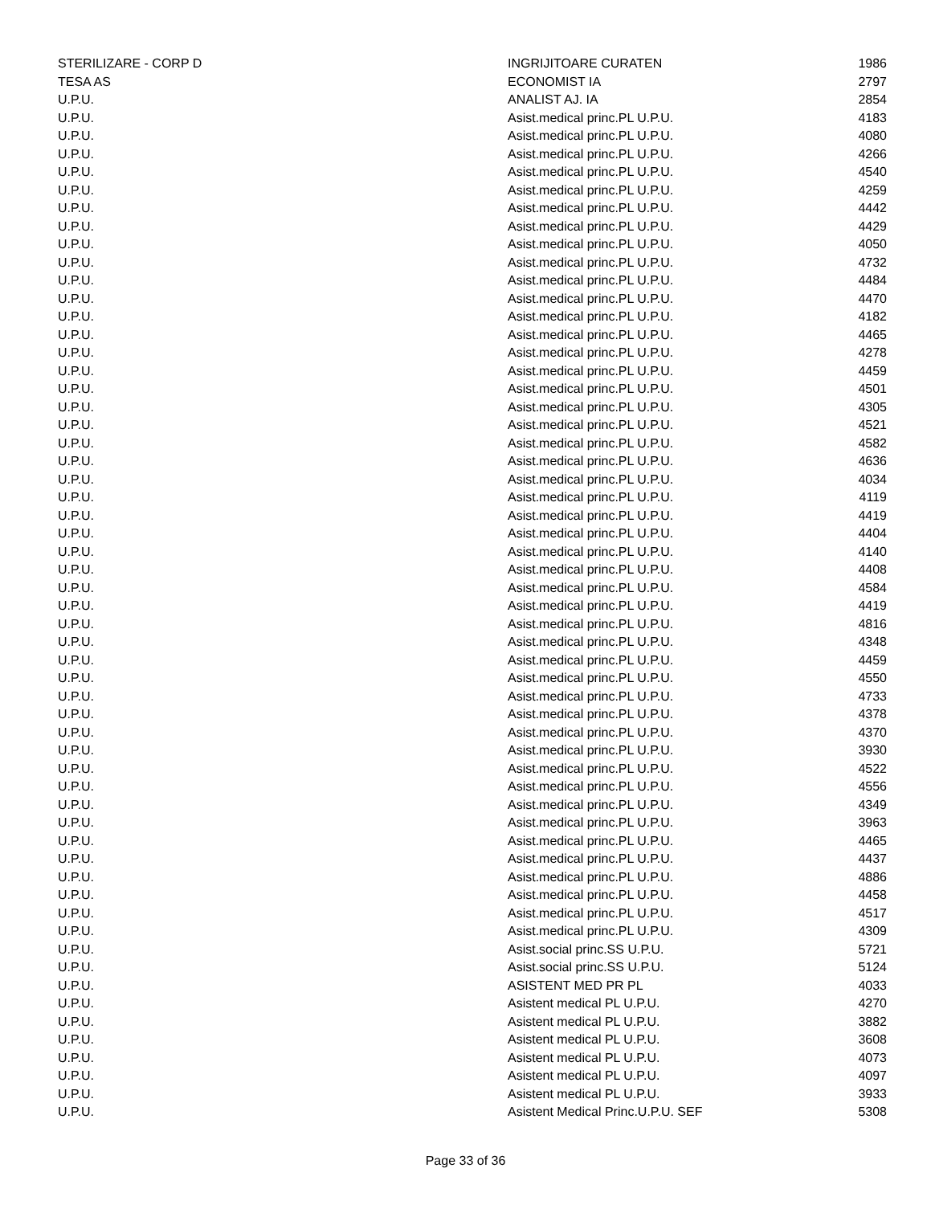| STERILIZARE - CORP D | INGRIJITOARE CURATEN | 1986 |
| TESA AS | ECONOMIST IA | 2797 |
| U.P.U. | ANALIST AJ. IA | 2854 |
| U.P.U. | Asist.medical princ.PL U.P.U. | 4183 |
| U.P.U. | Asist.medical princ.PL U.P.U. | 4080 |
| U.P.U. | Asist.medical princ.PL U.P.U. | 4266 |
| U.P.U. | Asist.medical princ.PL U.P.U. | 4540 |
| U.P.U. | Asist.medical princ.PL U.P.U. | 4259 |
| U.P.U. | Asist.medical princ.PL U.P.U. | 4442 |
| U.P.U. | Asist.medical princ.PL U.P.U. | 4429 |
| U.P.U. | Asist.medical princ.PL U.P.U. | 4050 |
| U.P.U. | Asist.medical princ.PL U.P.U. | 4732 |
| U.P.U. | Asist.medical princ.PL U.P.U. | 4484 |
| U.P.U. | Asist.medical princ.PL U.P.U. | 4470 |
| U.P.U. | Asist.medical princ.PL U.P.U. | 4182 |
| U.P.U. | Asist.medical princ.PL U.P.U. | 4465 |
| U.P.U. | Asist.medical princ.PL U.P.U. | 4278 |
| U.P.U. | Asist.medical princ.PL U.P.U. | 4459 |
| U.P.U. | Asist.medical princ.PL U.P.U. | 4501 |
| U.P.U. | Asist.medical princ.PL U.P.U. | 4305 |
| U.P.U. | Asist.medical princ.PL U.P.U. | 4521 |
| U.P.U. | Asist.medical princ.PL U.P.U. | 4582 |
| U.P.U. | Asist.medical princ.PL U.P.U. | 4636 |
| U.P.U. | Asist.medical princ.PL U.P.U. | 4034 |
| U.P.U. | Asist.medical princ.PL U.P.U. | 4119 |
| U.P.U. | Asist.medical princ.PL U.P.U. | 4419 |
| U.P.U. | Asist.medical princ.PL U.P.U. | 4404 |
| U.P.U. | Asist.medical princ.PL U.P.U. | 4140 |
| U.P.U. | Asist.medical princ.PL U.P.U. | 4408 |
| U.P.U. | Asist.medical princ.PL U.P.U. | 4584 |
| U.P.U. | Asist.medical princ.PL U.P.U. | 4419 |
| U.P.U. | Asist.medical princ.PL U.P.U. | 4816 |
| U.P.U. | Asist.medical princ.PL U.P.U. | 4348 |
| U.P.U. | Asist.medical princ.PL U.P.U. | 4459 |
| U.P.U. | Asist.medical princ.PL U.P.U. | 4550 |
| U.P.U. | Asist.medical princ.PL U.P.U. | 4733 |
| U.P.U. | Asist.medical princ.PL U.P.U. | 4378 |
| U.P.U. | Asist.medical princ.PL U.P.U. | 4370 |
| U.P.U. | Asist.medical princ.PL U.P.U. | 3930 |
| U.P.U. | Asist.medical princ.PL U.P.U. | 4522 |
| U.P.U. | Asist.medical princ.PL U.P.U. | 4556 |
| U.P.U. | Asist.medical princ.PL U.P.U. | 4349 |
| U.P.U. | Asist.medical princ.PL U.P.U. | 3963 |
| U.P.U. | Asist.medical princ.PL U.P.U. | 4465 |
| U.P.U. | Asist.medical princ.PL U.P.U. | 4437 |
| U.P.U. | Asist.medical princ.PL U.P.U. | 4886 |
| U.P.U. | Asist.medical princ.PL U.P.U. | 4458 |
| U.P.U. | Asist.medical princ.PL U.P.U. | 4517 |
| U.P.U. | Asist.medical princ.PL U.P.U. | 4309 |
| U.P.U. | Asist.social princ.SS U.P.U. | 5721 |
| U.P.U. | Asist.social princ.SS U.P.U. | 5124 |
| U.P.U. | ASISTENT MED PR PL | 4033 |
| U.P.U. | Asistent medical PL U.P.U. | 4270 |
| U.P.U. | Asistent medical PL U.P.U. | 3882 |
| U.P.U. | Asistent medical PL U.P.U. | 3608 |
| U.P.U. | Asistent medical PL U.P.U. | 4073 |
| U.P.U. | Asistent medical PL U.P.U. | 4097 |
| U.P.U. | Asistent medical PL U.P.U. | 3933 |
| U.P.U. | Asistent Medical Princ.U.P.U. SEF | 5308 |
Page 33 of 36